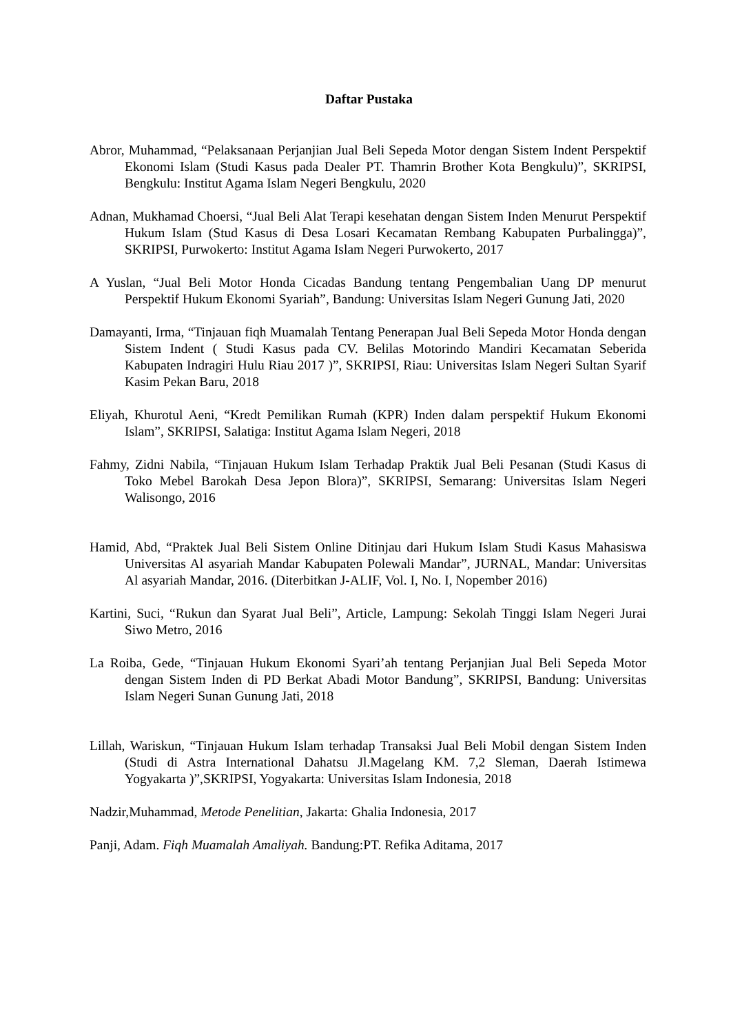Daftar Pustaka
Abror, Muhammad, “Pelaksanaan Perjanjian Jual Beli Sepeda Motor dengan Sistem Indent Perspektif Ekonomi Islam (Studi Kasus pada Dealer PT. Thamrin Brother Kota Bengkulu)”, SKRIPSI, Bengkulu: Institut Agama Islam Negeri Bengkulu, 2020
Adnan, Mukhamad Choersi, “Jual Beli Alat Terapi kesehatan dengan Sistem Inden Menurut Perspektif Hukum Islam (Stud Kasus di Desa Losari Kecamatan Rembang Kabupaten Purbalingga)”, SKRIPSI, Purwokerto: Institut Agama Islam Negeri Purwokerto, 2017
A Yuslan, “Jual Beli Motor Honda Cicadas Bandung tentang Pengembalian Uang DP menurut Perspektif Hukum Ekonomi Syariah”, Bandung: Universitas Islam Negeri Gunung Jati, 2020
Damayanti, Irma, “Tinjauan fiqh Muamalah Tentang Penerapan Jual Beli Sepeda Motor Honda dengan Sistem Indent ( Studi Kasus pada CV. Belilas Motorindo Mandiri Kecamatan Seberida Kabupaten Indragiri Hulu Riau 2017 )”, SKRIPSI, Riau: Universitas Islam Negeri Sultan Syarif Kasim Pekan Baru, 2018
Eliyah, Khurotul Aeni, “Kredt Pemilikan Rumah (KPR) Inden dalam perspektif Hukum Ekonomi Islam”, SKRIPSI, Salatiga: Institut Agama Islam Negeri, 2018
Fahmy, Zidni Nabila, “Tinjauan Hukum Islam Terhadap Praktik Jual Beli Pesanan (Studi Kasus di Toko Mebel Barokah Desa Jepon Blora)”, SKRIPSI, Semarang: Universitas Islam Negeri Walisongo, 2016
Hamid, Abd, “Praktek Jual Beli Sistem Online Ditinjau dari Hukum Islam Studi Kasus Mahasiswa Universitas Al asyariah Mandar Kabupaten Polewali Mandar”, JURNAL, Mandar: Universitas Al asyariah Mandar, 2016. (Diterbitkan J-ALIF, Vol. I, No. I, Nopember 2016)
Kartini, Suci, “Rukun dan Syarat Jual Beli”, Article, Lampung: Sekolah Tinggi Islam Negeri Jurai Siwo Metro, 2016
La Roiba, Gede, “Tinjauan Hukum Ekonomi Syari’ah tentang Perjanjian Jual Beli Sepeda Motor dengan Sistem Inden di PD Berkat Abadi Motor Bandung”, SKRIPSI, Bandung: Universitas Islam Negeri Sunan Gunung Jati, 2018
Lillah, Wariskun, “Tinjauan Hukum Islam terhadap Transaksi Jual Beli Mobil dengan Sistem Inden (Studi di Astra International Dahatsu Jl.Magelang KM. 7,2 Sleman, Daerah Istimewa Yogyakarta )”,SKRIPSI, Yogyakarta: Universitas Islam Indonesia, 2018
Nadzir,Muhammad, Metode Penelitian, Jakarta: Ghalia Indonesia, 2017
Panji, Adam. Fiqh Muamalah Amaliyah. Bandung:PT. Refika Aditama, 2017